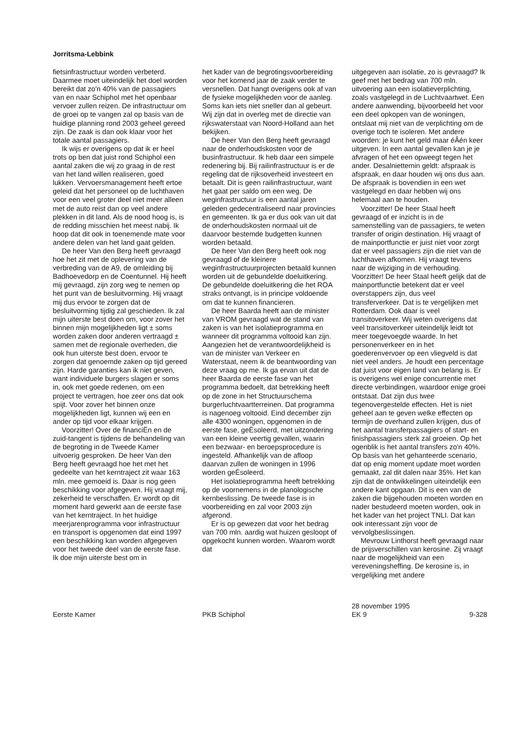Jorritsma-Lebbink
fietsinfrastructuur worden verbeterd. Daarmee moet uiteindelijk het doel worden bereikt dat zo'n 40% van de passagiers van en naar Schiphol met het openbaar vervoer zullen reizen. De infrastructuur om de groei op te vangen zal op basis van de huidige planning rond 2003 geheel gereed zijn. De zaak is dan ook klaar voor het totale aantal passagiers.
Ik wijs er overigens op dat ik er heel trots op ben dat juist rond Schiphol een aantal zaken die wij zo graag in de rest van het land willen realiseren, goed lukken. Vervoersmanagement heeft ertoe geleid dat het personeel op de luchthaven voor een veel groter deel niet meer alleen met de auto reist dan op veel andere plekken in dit land. Als de nood hoog is, is de redding misschien het meest nabij. Ik hoop dat dit ook in toenemende mate voor andere delen van het land gaat gelden.
De heer Van den Berg heeft gevraagd hoe het zit met de oplevering van de verbreding van de A9, de omleiding bij Badhoevedorp en de Coentunnel. Hij heeft mij gevraagd, zijn zorg weg te nemen op het punt van de besluitvorming. Hij vraagt mij dus ervoor te zorgen dat de besluitvorming tijdig zal geschieden. Ik zal mijn uiterste best doen om, voor zover het binnen mijn mogelijkheden ligt ± soms worden zaken door anderen vertraagd ± samen met de regionale overheden, die ook hun uiterste best doen, ervoor te zorgen dat genoemde zaken op tijd gereed zijn. Harde garanties kan ik niet geven, want individuele burgers slagen er soms in, ook met goede redenen, om een project te vertragen, hoe zeer ons dat ook spijt. Voor zover het binnen onze mogelijkheden ligt, kunnen wij een en ander op tijd voor elkaar krijgen.
Voorzitter! Over de financiËn en de zuid-tangent is tijdens de behandeling van de begroting in de Tweede Kamer uitvoerig gesproken. De heer Van den Berg heeft gevraagd hoe het met het gedeelte van het kerntraject zit waar 163 mln. mee gemoeid is. Daar is nog geen beschikking voor afgegeven. Hij vraagt mij, zekerheid te verschaffen. Er wordt op dit moment hard gewerkt aan de eerste fase van het kerntraject. In het huidige meerjarenprogramma voor infrastructuur en transport is opgenomen dat eind 1997 een beschikking kan worden afgegeven voor het tweede deel van de eerste fase. Ik doe mijn uiterste best om in
het kader van de begrotingsvoorbereiding voor het komend jaar de zaak verder te versnellen. Dat hangt overigens ook af van de fysieke mogelijkheden voor de aanleg. Soms kan iets niet sneller dan al gebeurt. Wij zijn dat in overleg met de directie van rijkswaterstaat van Noord-Holland aan het bekijken.
De heer Van den Berg heeft gevraagd naar de onderhoudskosten voor de businfrastructuur. Ik heb daar een simpele redenering bij. Bij railinfrastructuur is er de regeling dat de rijksoverheid investeert en betaalt. Dit is geen railinfrastructuur, want het gaat per saldo om een weg. De weginfrastructuur is een aantal jaren geleden gedecentraliseerd naar provincies en gemeenten. Ik ga er dus ook van uit dat de onderhoudskosten normaal uit de daarvoor bestemde budgetten kunnen worden betaald.
De heer Van den Berg heeft ook nog gevraagd of de kleinere weginfrastructuurprojecten betaald kunnen worden uit de gebundelde doeluitkering. De gebundelde doeluitkering die het ROA straks ontvangt, is in principe voldoende om dat te kunnen financieren.
De heer Baarda heeft aan de minister van VROM gevraagd wat de stand van zaken is van het isolatieprogramma en wanneer dit programma voltooid kan zijn. Aangezien het de verantwoordelijkheid is van de minister van Verkeer en Waterstaat, neem ik de beantwoording van deze vraag op me. Ik ga ervan uit dat de heer Baarda de eerste fase van het programma bedoelt, dat betrekking heeft op de zone in het Structuurschema burgerluchtvaartterreinen. Dat programma is nagenoeg voltooid. Eind december zijn alle 4300 woningen, opgenomen in de eerste fase, geÈsoleerd, met uitzondering van een kleine veertig gevallen, waarin een bezwaar- en beroepsprocedure is ingesteld. Afhankelijk van de afloop daarvan zullen de woningen in 1996 worden geÈsoleerd.
Het isolatieprogramma heeft betrekking op de voornemens in de planologische kernbeslissing. De tweede fase is in voorbereiding en zal voor 2003 zijn afgerond.
Er is op gewezen dat voor het bedrag van 700 mln. aardig wat huizen gesloopt of opgekocht kunnen worden. Waarom wordt dat
uitgegeven aan isolatie, zo is gevraagd? Ik geef met het bedrag van 700 mln. uitvoering aan een isolatieverplichting, zoals vastgelegd in de Luchtvaartwet. Een andere aanwending, bijvoorbeeld het voor een deel opkopen van de woningen, ontslaat mij niet van de verplichting om de overige toch te isoleren. Met andere woorden: je kunt het geld maar éÂén keer uitgeven. In een aantal gevallen kan je je afvragen of het een opweegt tegen het ander. Desalniettemin geldt: afspraak is afspraak, en daar houden wij ons dus aan. De afspraak is bovendien in een wet vastgelegd en daar hebben wij ons helemaal aan te houden.
Voorzitter! De heer Staal heeft gevraagd of er inzicht is in de samenstelling van de passagiers, te weten transfer of origin destination. Hij vraagt of de mainportfunctie er juist niet voor zorgt dat er veel passagiers zijn die niet van de luchthaven afkomen. Hij vraagt tevens naar de wijziging in de verhouding. Voorzitter! De heer Staal heeft gelijk dat de mainportfunctie betekent dat er veel overstappers zijn, dus veel transferverkeer. Dat is te vergelijken met Rotterdam. Ook daar is veel transitoverkeer. Wij weten overigens dat veel transitoverkeer uiteindelijk leidt tot meer toegevoegde waarde. In het personenverkeer en in het goederenvervoer op een vliegveld is dat niet veel anders. Je houdt een percentage dat juist voor eigen land van belang is. Er is overigens wel enige concurrentie met directe verbindingen, waardoor enige groei ontstaat. Dat zijn dus twee tegenovergestelde effecten. Het is niet geheel aan te geven welke effecten op termijn de overhand zullen krijgen, dus of het aantal transferpassagiers of start- en finishpassagiers sterk zal groeien. Op het ogenblik is het aantal transfers zo'n 40%. Op basis van het gehanteerde scenario, dat op enig moment update moet worden gemaakt, zal dit dalen naar 35%. Het kan zijn dat de ontwikkelingen uiteindelijk een andere kant opgaan. Dit is een van de zaken die bijgehouden moeten worden en nader bestudeerd moeten worden, ook in het kader van het project TNLI. Dat kan ook interessant zijn voor de vervolgbeslissingen.
Mevrouw Linthorst heeft gevraagd naar de prijsverschillen van kerosine. Zij vraagt naar de mogelijkheid van een vereveningsheffing. De kerosine is, in vergelijking met andere
Eerste Kamer PKB Schiphol
28 november 1995
EK 9
9-328